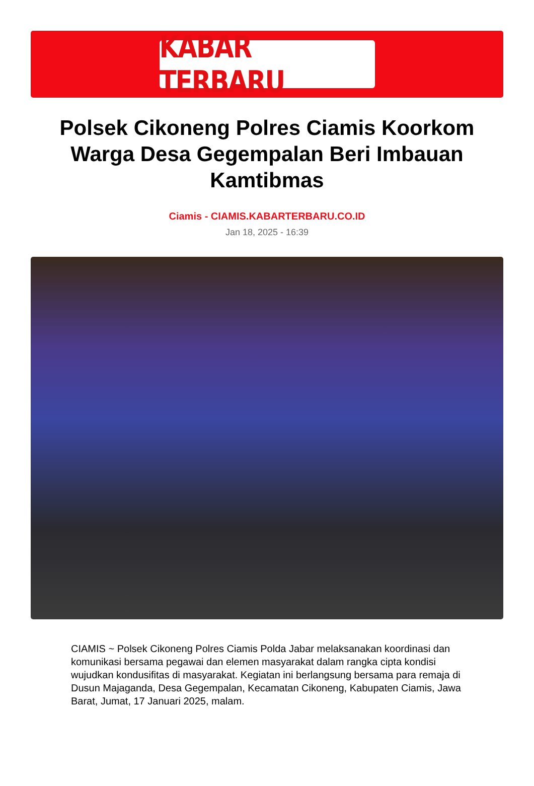KABAR TERBARU
Polsek Cikoneng Polres Ciamis Koorkom Warga Desa Gegempalan Beri Imbauan Kamtibmas
Ciamis - CIAMIS.KABARTERBARU.CO.ID
Jan 18, 2025 - 16:39
CIAMIS ~ Polsek Cikoneng Polres Ciamis Polda Jabar melaksanakan koordinasi dan komunikasi bersama pegawai dan elemen masyarakat dalam rangka cipta kondisi wujudkan kondusifitas di masyarakat. Kegiatan ini berlangsung bersama para remaja di Dusun Majaganda, Desa Gegempalan, Kecamatan Cikoneng, Kabupaten Ciamis, Jawa Barat, Jumat, 17 Januari 2025, malam.